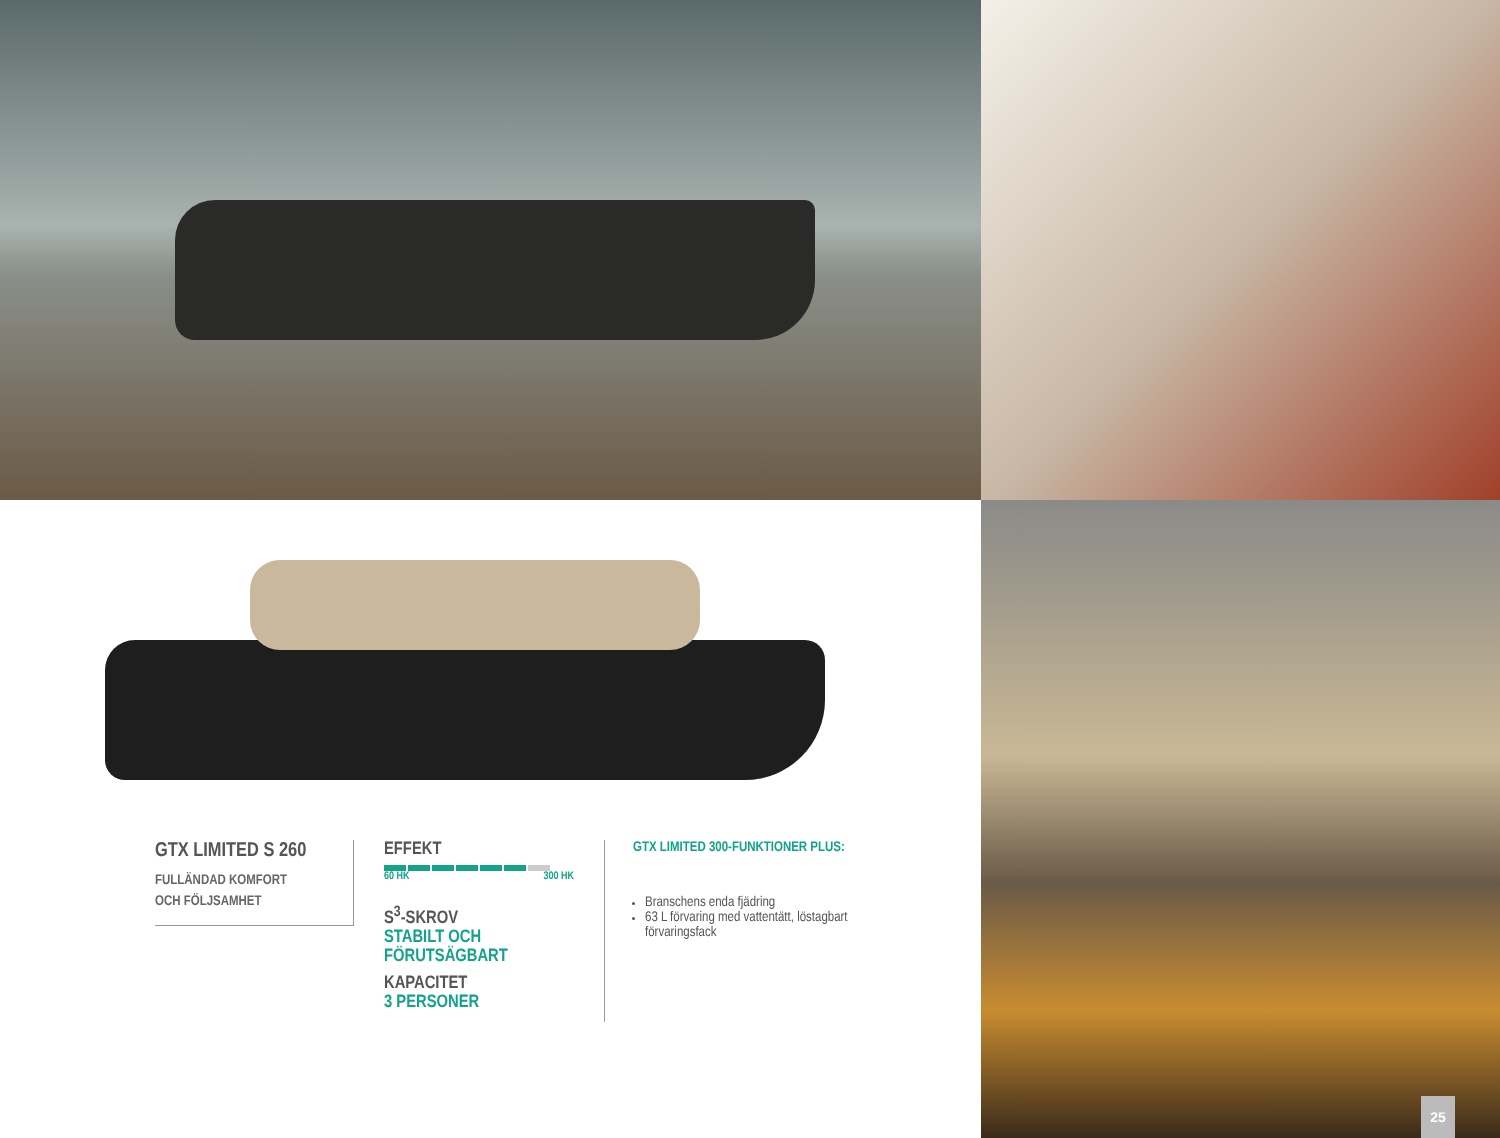GTX LIMITED S 260
FULLÄNDAD KOMFORT
OCH FÖLJSAMHET
EFFEKT
60 HK 300 HK
S<sup>3</sup>-SKROV
STABILT OCH
FÖRUTSÄGBART
KAPACITET
3 PERSONER
GTX LIMITED 300-FUNKTIONER PLUS:
Branschens enda fjädring
63 L förvaring med vattentätt, löstagbart förvaringsfack
25